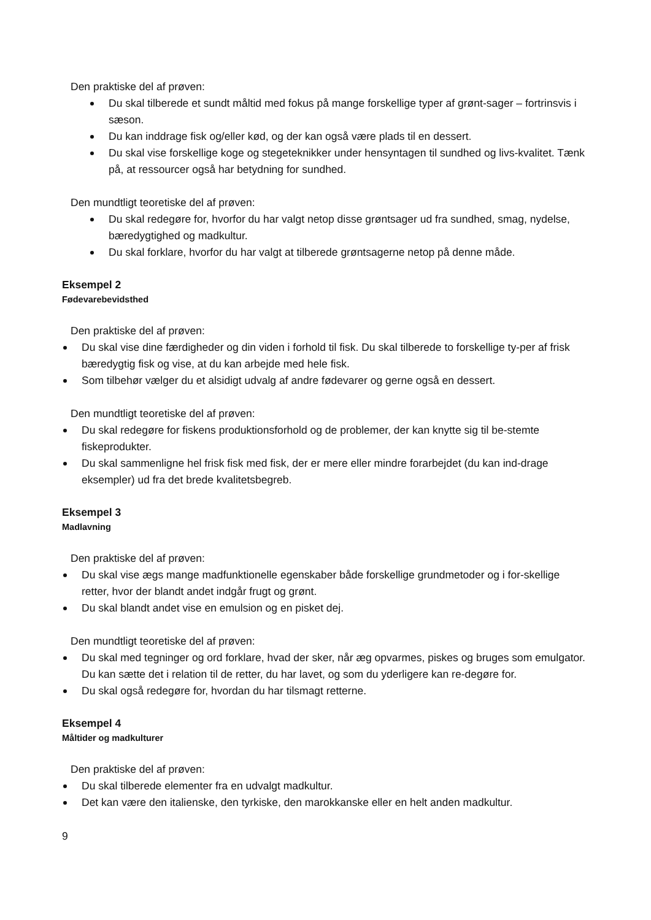Den praktiske del af prøven:
Du skal tilberede et sundt måltid med fokus på mange forskellige typer af grønt-sager – fortrinsvis i sæson.
Du kan inddrage fisk og/eller kød, og der kan også være plads til en dessert.
Du skal vise forskellige koge og stegeteknikker under hensyntagen til sundhed og livs-kvalitet. Tænk på, at ressourcer også har betydning for sundhed.
Den mundtligt teoretiske del af prøven:
Du skal redegøre for, hvorfor du har valgt netop disse grøntsager ud fra sundhed, smag, nydelse, bæredygtighed og madkultur.
Du skal forklare, hvorfor du har valgt at tilberede grøntsagerne netop på denne måde.
Eksempel 2
Fødevarebevidsthed
Den praktiske del af prøven:
Du skal vise dine færdigheder og din viden i forhold til fisk. Du skal tilberede to forskellige ty-per af frisk bæredygtig fisk og vise, at du kan arbejde med hele fisk.
Som tilbehør vælger du et alsidigt udvalg af andre fødevarer og gerne også en dessert.
Den mundtligt teoretiske del af prøven:
Du skal redegøre for fiskens produktionsforhold og de problemer, der kan knytte sig til be-stemte fiskeprodukter.
Du skal sammenligne hel frisk fisk med fisk, der er mere eller mindre forarbejdet (du kan ind-drage eksempler) ud fra det brede kvalitetsbegreb.
Eksempel 3
Madlavning
Den praktiske del af prøven:
Du skal vise ægs mange madfunktionelle egenskaber både forskellige grundmetoder og i for-skellige retter, hvor der blandt andet indgår frugt og grønt.
Du skal blandt andet vise en emulsion og en pisket dej.
Den mundtligt teoretiske del af prøven:
Du skal med tegninger og ord forklare, hvad der sker, når æg opvarmes, piskes og bruges som emulgator. Du kan sætte det i relation til de retter, du har lavet, og som du yderligere kan re-degøre for.
Du skal også redegøre for, hvordan du har tilsmagt retterne.
Eksempel 4
Måltider og madkulturer
Den praktiske del af prøven:
Du skal tilberede elementer fra en udvalgt madkultur.
Det kan være den italienske, den tyrkiske, den marokkanske eller en helt anden madkultur.
9